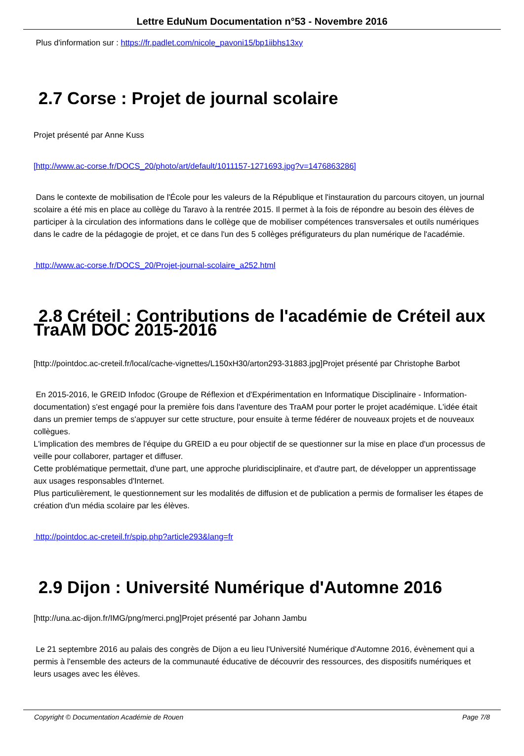Lettre EduNum Documentation n°53 - Novembre 2016
Plus d'information sur : https://fr.padlet.com/nicole_pavoni15/bp1iibhs13xy
2.7 Corse : Projet de journal scolaire
Projet présenté par Anne Kuss
[http://www.ac-corse.fr/DOCS_20/photo/art/default/1011157-1271693.jpg?v=1476863286]
Dans le contexte de mobilisation de l'École pour les valeurs de la République et l'instauration du parcours citoyen, un journal scolaire a été mis en place au collège du Taravo à la rentrée 2015. Il permet à la fois de répondre au besoin des élèves de participer à la circulation des informations dans le collège que de mobiliser compétences transversales et outils numériques dans le cadre de la pédagogie de projet, et ce dans l'un des 5 collèges préfigurateurs du plan numérique de l'académie.
http://www.ac-corse.fr/DOCS_20/Projet-journal-scolaire_a252.html
2.8 Créteil : Contributions de l'académie de Créteil aux TraAM DOC 2015-2016
[http://pointdoc.ac-creteil.fr/local/cache-vignettes/L150xH30/arton293-31883.jpg]Projet présenté par Christophe Barbot
En 2015-2016, le GREID Infodoc (Groupe de Réflexion et d'Expérimentation en Informatique Disciplinaire - Information-documentation) s'est engagé pour la première fois dans l'aventure des TraAM pour porter le projet académique. L'idée était dans un premier temps de s'appuyer sur cette structure, pour ensuite à terme fédérer de nouveaux projets et de nouveaux collègues.
L'implication des membres de l'équipe du GREID a eu pour objectif de se questionner sur la mise en place d'un processus de veille pour collaborer, partager et diffuser.
Cette problématique permettait, d'une part, une approche pluridisciplinaire, et d'autre part, de développer un apprentissage aux usages responsables d'Internet.
Plus particulièrement, le questionnement sur les modalités de diffusion et de publication a permis de formaliser les étapes de création d'un média scolaire par les élèves.
http://pointdoc.ac-creteil.fr/spip.php?article293&lang=fr
2.9 Dijon : Université Numérique d'Automne 2016
[http://una.ac-dijon.fr/IMG/png/merci.png]Projet présenté par Johann Jambu
Le 21 septembre 2016 au palais des congrès de Dijon a eu lieu l'Université Numérique d'Automne 2016, évènement qui a permis à l'ensemble des acteurs de la communauté éducative de découvrir des ressources, des dispositifs numériques et leurs usages avec les élèves.
Copyright © Documentation Académie de Rouen Page 7/8